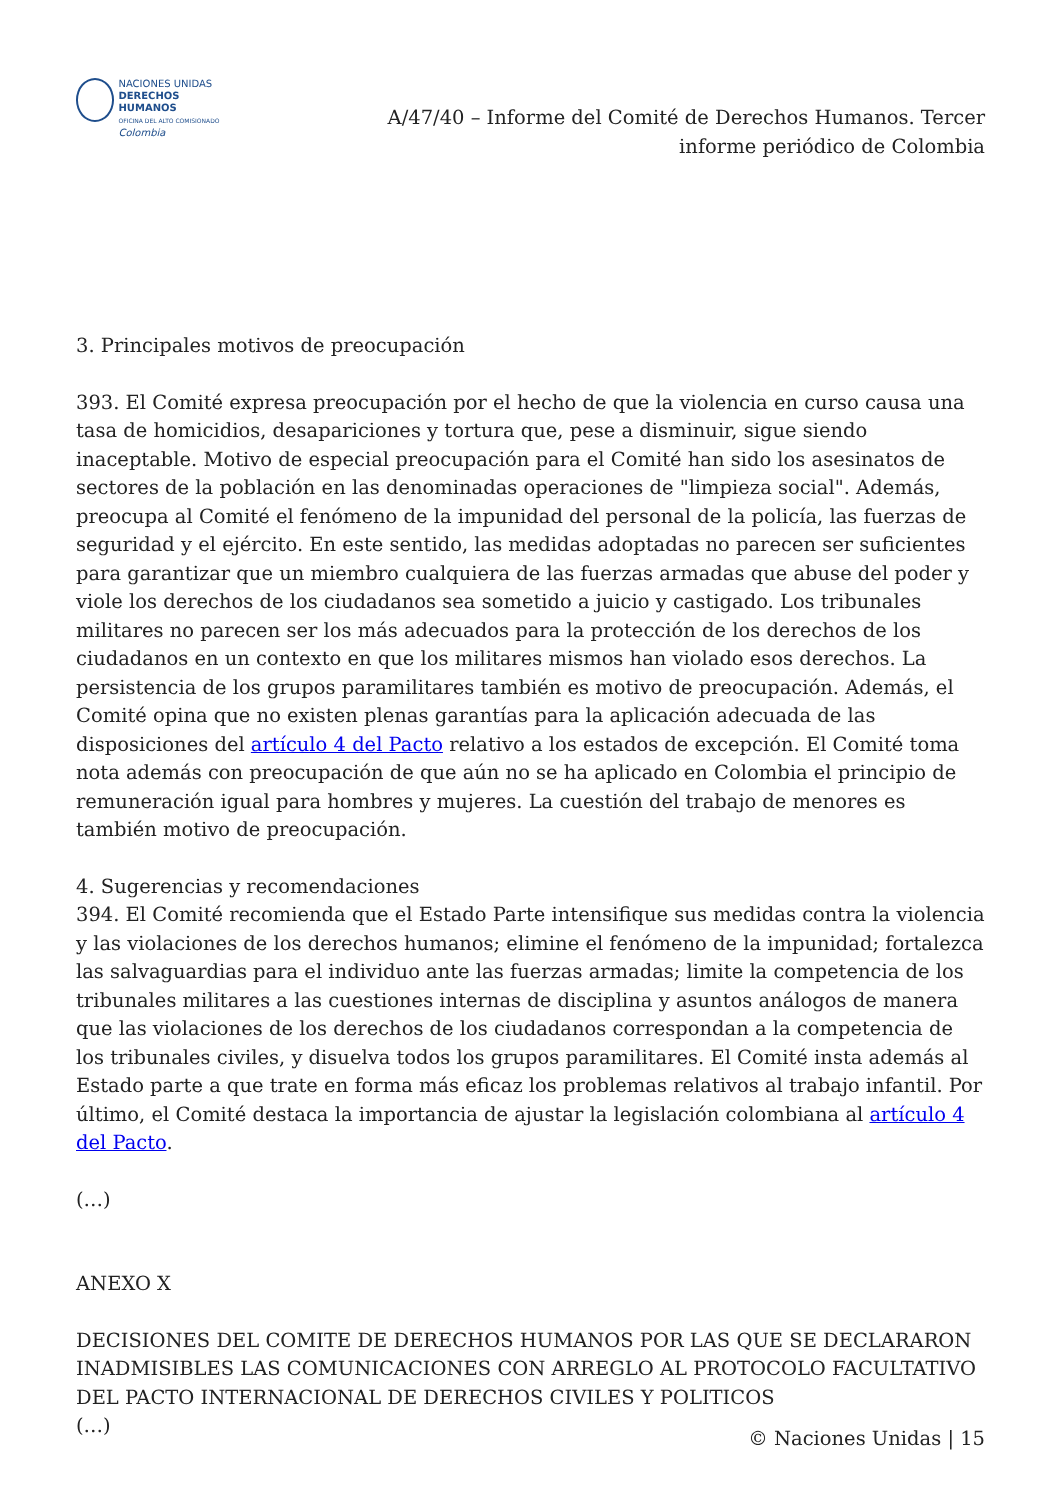NACIONES UNIDAS
DERECHOS HUMANOS
OFICINA DEL ALTO COMISIONADO
Colombia
A/47/40 – Informe del Comité de Derechos Humanos. Tercer informe periódico de Colombia
3. Principales motivos de preocupación
393. El Comité expresa preocupación por el hecho de que la violencia en curso causa una tasa de homicidios, desapariciones y tortura que, pese a disminuir, sigue siendo inaceptable. Motivo de especial preocupación para el Comité han sido los asesinatos de sectores de la población en las denominadas operaciones de "limpieza social". Además, preocupa al Comité el fenómeno de la impunidad del personal de la policía, las fuerzas de seguridad y el ejército. En este sentido, las medidas adoptadas no parecen ser suficientes para garantizar que un miembro cualquiera de las fuerzas armadas que abuse del poder y viole los derechos de los ciudadanos sea sometido a juicio y castigado. Los tribunales militares no parecen ser los más adecuados para la protección de los derechos de los ciudadanos en un contexto en que los militares mismos han violado esos derechos. La persistencia de los grupos paramilitares también es motivo de preocupación. Además, el Comité opina que no existen plenas garantías para la aplicación adecuada de las disposiciones del artículo 4 del Pacto relativo a los estados de excepción. El Comité toma nota además con preocupación de que aún no se ha aplicado en Colombia el principio de remuneración igual para hombres y mujeres. La cuestión del trabajo de menores es también motivo de preocupación.
4. Sugerencias y recomendaciones
394. El Comité recomienda que el Estado Parte intensifique sus medidas contra la violencia y las violaciones de los derechos humanos; elimine el fenómeno de la impunidad; fortalezca las salvaguardias para el individuo ante las fuerzas armadas; limite la competencia de los tribunales militares a las cuestiones internas de disciplina y asuntos análogos de manera que las violaciones de los derechos de los ciudadanos correspondan a la competencia de los tribunales civiles, y disuelva todos los grupos paramilitares. El Comité insta además al Estado parte a que trate en forma más eficaz los problemas relativos al trabajo infantil. Por último, el Comité destaca la importancia de ajustar la legislación colombiana al artículo 4 del Pacto.
(…)
ANEXO X
DECISIONES DEL COMITE DE DERECHOS HUMANOS POR LAS QUE SE DECLARARON INADMISIBLES LAS COMUNICACIONES CON ARREGLO AL PROTOCOLO FACULTATIVO DEL PACTO INTERNACIONAL DE DERECHOS CIVILES Y POLITICOS
(…)
© Naciones Unidas | 15